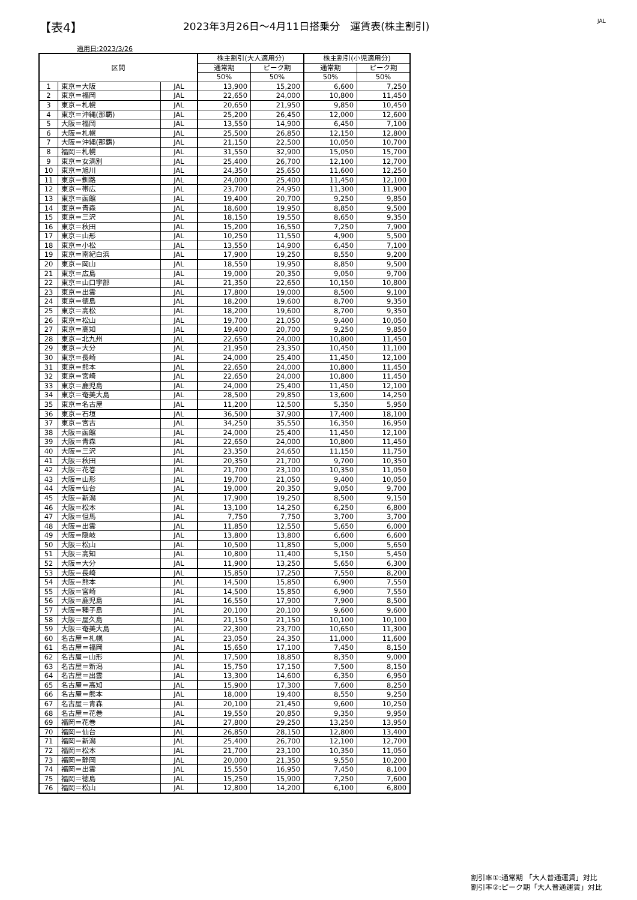【表4】
2023年3月26日～4月11日搭乗分　運賃表(株主割引)
JAL
適用日:2023/3/26
| 区間 | | | 株主割引(大人適用分) | | 株主割引(小児適用分) | |
| --- | --- | --- | --- | --- | --- | --- |
| | | | 通常期 | ピーク期 | 通常期 | ピーク期 |
| | | | 50% | 50% | 50% | 50% |
| 1 | 東京＝大阪 | JAL | 13,900 | 15,200 | 6,600 | 7,250 |
| 2 | 東京＝福岡 | JAL | 22,650 | 24,000 | 10,800 | 11,450 |
| 3 | 東京＝札幌 | JAL | 20,650 | 21,950 | 9,850 | 10,450 |
| 4 | 東京＝沖縄(那覇) | JAL | 25,200 | 26,450 | 12,000 | 12,600 |
| 5 | 大阪＝福岡 | JAL | 13,550 | 14,900 | 6,450 | 7,100 |
| 6 | 大阪＝札幌 | JAL | 25,500 | 26,850 | 12,150 | 12,800 |
| 7 | 大阪＝沖縄(那覇) | JAL | 21,150 | 22,500 | 10,050 | 10,700 |
| 8 | 福岡＝札幌 | JAL | 31,550 | 32,900 | 15,050 | 15,700 |
| 9 | 東京＝女満別 | JAL | 25,400 | 26,700 | 12,100 | 12,700 |
| 10 | 東京＝旭川 | JAL | 24,350 | 25,650 | 11,600 | 12,250 |
| 11 | 東京＝釧路 | JAL | 24,000 | 25,400 | 11,450 | 12,100 |
| 12 | 東京＝帯広 | JAL | 23,700 | 24,950 | 11,300 | 11,900 |
| 13 | 東京＝函館 | JAL | 19,400 | 20,700 | 9,250 | 9,850 |
| 14 | 東京＝青森 | JAL | 18,600 | 19,950 | 8,850 | 9,500 |
| 15 | 東京＝三沢 | JAL | 18,150 | 19,550 | 8,650 | 9,350 |
| 16 | 東京＝秋田 | JAL | 15,200 | 16,550 | 7,250 | 7,900 |
| 17 | 東京＝山形 | JAL | 10,250 | 11,550 | 4,900 | 5,500 |
| 18 | 東京＝小松 | JAL | 13,550 | 14,900 | 6,450 | 7,100 |
| 19 | 東京＝南紀白浜 | JAL | 17,900 | 19,250 | 8,550 | 9,200 |
| 20 | 東京＝岡山 | JAL | 18,550 | 19,950 | 8,850 | 9,500 |
| 21 | 東京＝広島 | JAL | 19,000 | 20,350 | 9,050 | 9,700 |
| 22 | 東京＝山口宇部 | JAL | 21,350 | 22,650 | 10,150 | 10,800 |
| 23 | 東京＝出雲 | JAL | 17,800 | 19,000 | 8,500 | 9,100 |
| 24 | 東京＝徳島 | JAL | 18,200 | 19,600 | 8,700 | 9,350 |
| 25 | 東京＝高松 | JAL | 18,200 | 19,600 | 8,700 | 9,350 |
| 26 | 東京＝松山 | JAL | 19,700 | 21,050 | 9,400 | 10,050 |
| 27 | 東京＝高知 | JAL | 19,400 | 20,700 | 9,250 | 9,850 |
| 28 | 東京＝北九州 | JAL | 22,650 | 24,000 | 10,800 | 11,450 |
| 29 | 東京＝大分 | JAL | 21,950 | 23,350 | 10,450 | 11,100 |
| 30 | 東京＝長崎 | JAL | 24,000 | 25,400 | 11,450 | 12,100 |
| 31 | 東京＝熊本 | JAL | 22,650 | 24,000 | 10,800 | 11,450 |
| 32 | 東京＝宮崎 | JAL | 22,650 | 24,000 | 10,800 | 11,450 |
| 33 | 東京＝鹿児島 | JAL | 24,000 | 25,400 | 11,450 | 12,100 |
| 34 | 東京＝奄美大島 | JAL | 28,500 | 29,850 | 13,600 | 14,250 |
| 35 | 東京＝名古屋 | JAL | 11,200 | 12,500 | 5,350 | 5,950 |
| 36 | 東京＝石垣 | JAL | 36,500 | 37,900 | 17,400 | 18,100 |
| 37 | 東京＝宮古 | JAL | 34,250 | 35,550 | 16,350 | 16,950 |
| 38 | 大阪＝函館 | JAL | 24,000 | 25,400 | 11,450 | 12,100 |
| 39 | 大阪＝青森 | JAL | 22,650 | 24,000 | 10,800 | 11,450 |
| 40 | 大阪＝三沢 | JAL | 23,350 | 24,650 | 11,150 | 11,750 |
| 41 | 大阪＝秋田 | JAL | 20,350 | 21,700 | 9,700 | 10,350 |
| 42 | 大阪＝花巻 | JAL | 21,700 | 23,100 | 10,350 | 11,050 |
| 43 | 大阪＝山形 | JAL | 19,700 | 21,050 | 9,400 | 10,050 |
| 44 | 大阪＝仙台 | JAL | 19,000 | 20,350 | 9,050 | 9,700 |
| 45 | 大阪＝新潟 | JAL | 17,900 | 19,250 | 8,500 | 9,150 |
| 46 | 大阪＝松本 | JAL | 13,100 | 14,250 | 6,250 | 6,800 |
| 47 | 大阪＝但馬 | JAL | 7,750 | 7,750 | 3,700 | 3,700 |
| 48 | 大阪＝出雲 | JAL | 11,850 | 12,550 | 5,650 | 6,000 |
| 49 | 大阪＝隠岐 | JAL | 13,800 | 13,800 | 6,600 | 6,600 |
| 50 | 大阪＝松山 | JAL | 10,500 | 11,850 | 5,000 | 5,650 |
| 51 | 大阪＝高知 | JAL | 10,800 | 11,400 | 5,150 | 5,450 |
| 52 | 大阪＝大分 | JAL | 11,900 | 13,250 | 5,650 | 6,300 |
| 53 | 大阪＝長崎 | JAL | 15,850 | 17,250 | 7,550 | 8,200 |
| 54 | 大阪＝熊本 | JAL | 14,500 | 15,850 | 6,900 | 7,550 |
| 55 | 大阪＝宮崎 | JAL | 14,500 | 15,850 | 6,900 | 7,550 |
| 56 | 大阪＝鹿児島 | JAL | 16,550 | 17,900 | 7,900 | 8,500 |
| 57 | 大阪＝種子島 | JAL | 20,100 | 20,100 | 9,600 | 9,600 |
| 58 | 大阪＝屋久島 | JAL | 21,150 | 21,150 | 10,100 | 10,100 |
| 59 | 大阪＝奄美大島 | JAL | 22,300 | 23,700 | 10,650 | 11,300 |
| 60 | 名古屋＝札幌 | JAL | 23,050 | 24,350 | 11,000 | 11,600 |
| 61 | 名古屋＝福岡 | JAL | 15,650 | 17,100 | 7,450 | 8,150 |
| 62 | 名古屋＝山形 | JAL | 17,500 | 18,850 | 8,350 | 9,000 |
| 63 | 名古屋＝新潟 | JAL | 15,750 | 17,150 | 7,500 | 8,150 |
| 64 | 名古屋＝出雲 | JAL | 13,300 | 14,600 | 6,350 | 6,950 |
| 65 | 名古屋＝高知 | JAL | 15,900 | 17,300 | 7,600 | 8,250 |
| 66 | 名古屋＝熊本 | JAL | 18,000 | 19,400 | 8,550 | 9,250 |
| 67 | 名古屋＝青森 | JAL | 20,100 | 21,450 | 9,600 | 10,250 |
| 68 | 名古屋＝花巻 | JAL | 19,550 | 20,850 | 9,350 | 9,950 |
| 69 | 福岡＝花巻 | JAL | 27,800 | 29,250 | 13,250 | 13,950 |
| 70 | 福岡＝仙台 | JAL | 26,850 | 28,150 | 12,800 | 13,400 |
| 71 | 福岡＝新潟 | JAL | 25,400 | 26,700 | 12,100 | 12,700 |
| 72 | 福岡＝松本 | JAL | 21,700 | 23,100 | 10,350 | 11,050 |
| 73 | 福岡＝静岡 | JAL | 20,000 | 21,350 | 9,550 | 10,200 |
| 74 | 福岡＝出雲 | JAL | 15,550 | 16,950 | 7,450 | 8,100 |
| 75 | 福岡＝徳島 | JAL | 15,250 | 15,900 | 7,250 | 7,600 |
| 76 | 福岡＝松山 | JAL | 12,800 | 14,200 | 6,100 | 6,800 |
割引率①:通常期 「大人普通運賃」対比
割引率②:ピーク期「大人普通運賃」対比